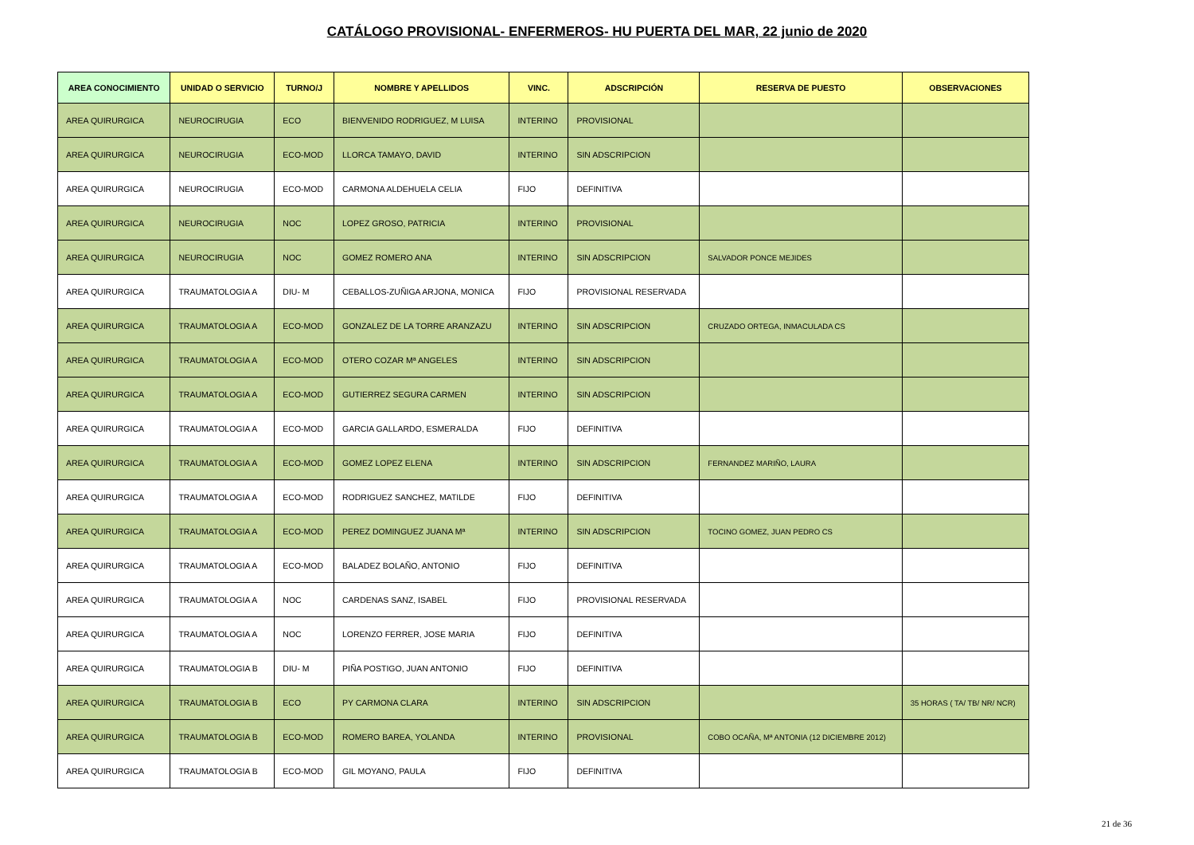CATÁLOGO PROVISIONAL- ENFERMEROS- HU PUERTA DEL MAR, 22 junio de 2020
| AREA CONOCIMIENTO | UNIDAD O SERVICIO | TURNO/J | NOMBRE Y APELLIDOS | VINC. | ADSCRIPCIÓN | RESERVA DE PUESTO | OBSERVACIONES |
| --- | --- | --- | --- | --- | --- | --- | --- |
| AREA QUIRURGICA | NEUROCIRUGIA | ECO | BIENVENIDO RODRIGUEZ, M LUISA | INTERINO | PROVISIONAL | | |
| AREA QUIRURGICA | NEUROCIRUGIA | ECO-MOD | LLORCA TAMAYO, DAVID | INTERINO | SIN ADSCRIPCION | | |
| AREA QUIRURGICA | NEUROCIRUGIA | ECO-MOD | CARMONA ALDEHUELA CELIA | FIJO | DEFINITIVA | | |
| AREA QUIRURGICA | NEUROCIRUGIA | NOC | LOPEZ GROSO, PATRICIA | INTERINO | PROVISIONAL | | |
| AREA QUIRURGICA | NEUROCIRUGIA | NOC | GOMEZ ROMERO ANA | INTERINO | SIN ADSCRIPCION | SALVADOR PONCE MEJIDES | |
| AREA QUIRURGICA | TRAUMATOLOGIA A | DIU- M | CEBALLOS-ZUÑIGA ARJONA, MONICA | FIJO | PROVISIONAL RESERVADA | | |
| AREA QUIRURGICA | TRAUMATOLOGIA A | ECO-MOD | GONZALEZ DE LA TORRE ARANZAZU | INTERINO | SIN ADSCRIPCION | CRUZADO ORTEGA, INMACULADA CS | |
| AREA QUIRURGICA | TRAUMATOLOGIA A | ECO-MOD | OTERO COZAR Mª ANGELES | INTERINO | SIN ADSCRIPCION | | |
| AREA QUIRURGICA | TRAUMATOLOGIA A | ECO-MOD | GUTIERREZ SEGURA CARMEN | INTERINO | SIN ADSCRIPCION | | |
| AREA QUIRURGICA | TRAUMATOLOGIA A | ECO-MOD | GARCIA GALLARDO, ESMERALDA | FIJO | DEFINITIVA | | |
| AREA QUIRURGICA | TRAUMATOLOGIA A | ECO-MOD | GOMEZ LOPEZ ELENA | INTERINO | SIN ADSCRIPCION | FERNANDEZ MARIÑO, LAURA | |
| AREA QUIRURGICA | TRAUMATOLOGIA A | ECO-MOD | RODRIGUEZ SANCHEZ, MATILDE | FIJO | DEFINITIVA | | |
| AREA QUIRURGICA | TRAUMATOLOGIA A | ECO-MOD | PEREZ DOMINGUEZ JUANA Mª | INTERINO | SIN ADSCRIPCION | TOCINO GOMEZ, JUAN PEDRO CS | |
| AREA QUIRURGICA | TRAUMATOLOGIA A | ECO-MOD | BALADEZ BOLAÑO, ANTONIO | FIJO | DEFINITIVA | | |
| AREA QUIRURGICA | TRAUMATOLOGIA A | NOC | CARDENAS SANZ, ISABEL | FIJO | PROVISIONAL RESERVADA | | |
| AREA QUIRURGICA | TRAUMATOLOGIA A | NOC | LORENZO FERRER, JOSE MARIA | FIJO | DEFINITIVA | | |
| AREA QUIRURGICA | TRAUMATOLOGIA B | DIU- M | PIÑA POSTIGO, JUAN ANTONIO | FIJO | DEFINITIVA | | |
| AREA QUIRURGICA | TRAUMATOLOGIA B | ECO | PY CARMONA CLARA | INTERINO | SIN ADSCRIPCION | | 35 HORAS ( TA/ TB/ NR/ NCR) |
| AREA QUIRURGICA | TRAUMATOLOGIA B | ECO-MOD | ROMERO BAREA, YOLANDA | INTERINO | PROVISIONAL | COBO OCAÑA, Mª ANTONIA (12 DICIEMBRE 2012) | |
| AREA QUIRURGICA | TRAUMATOLOGIA B | ECO-MOD | GIL MOYANO, PAULA | FIJO | DEFINITIVA | | |
21 de 36